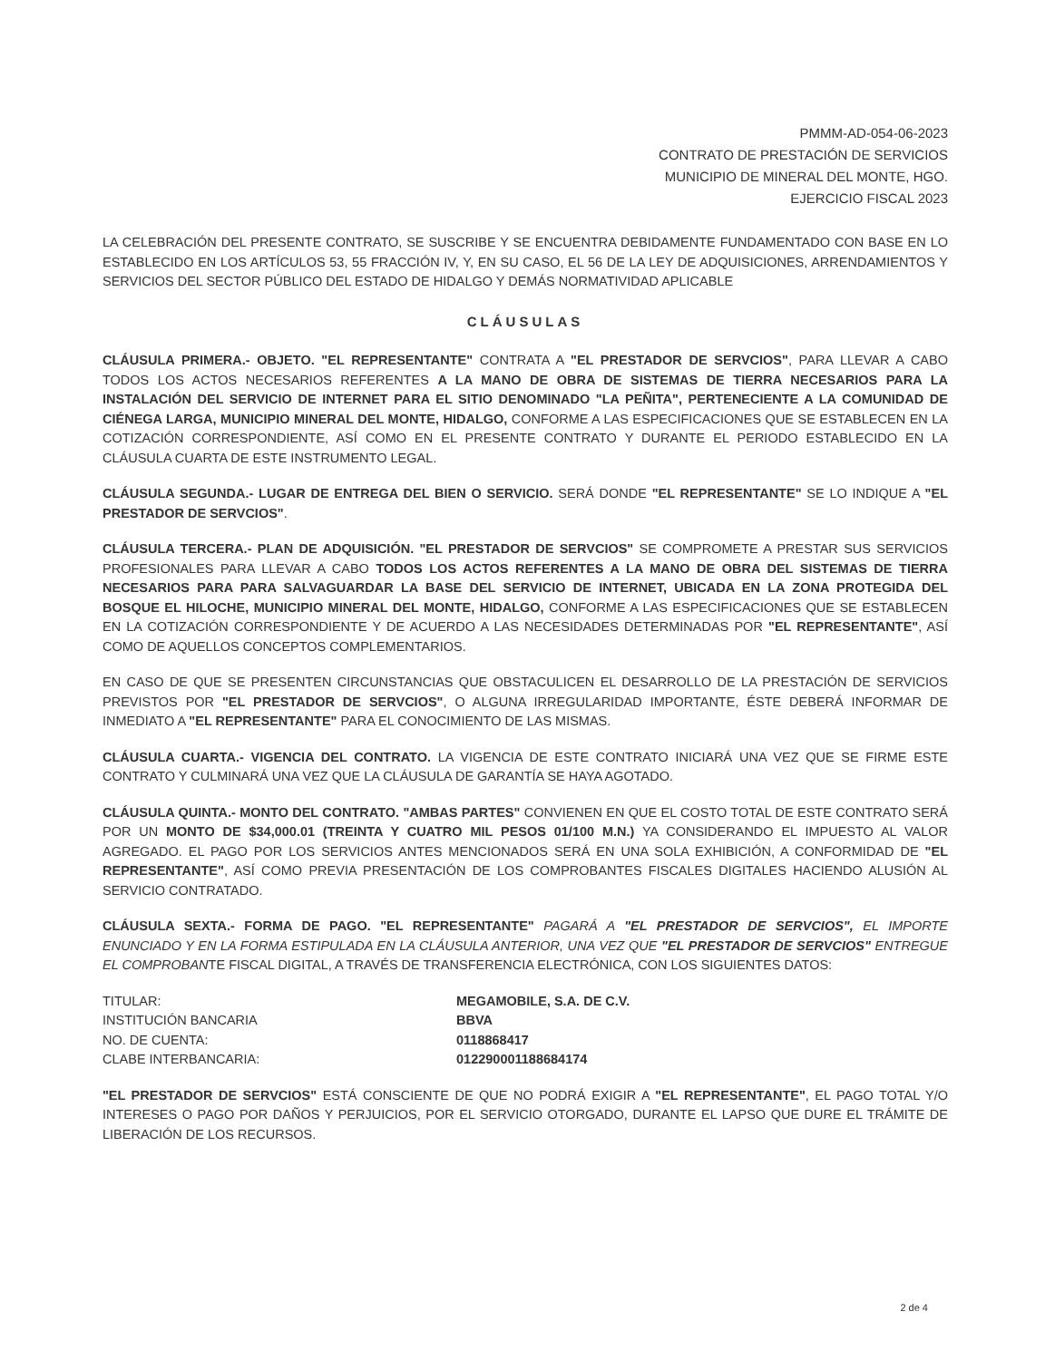PMMM-AD-054-06-2023
CONTRATO DE PRESTACIÓN DE SERVICIOS
MUNICIPIO DE MINERAL DEL MONTE, HGO.
EJERCICIO FISCAL 2023
LA CELEBRACIÓN DEL PRESENTE CONTRATO, SE SUSCRIBE Y SE ENCUENTRA DEBIDAMENTE FUNDAMENTADO CON BASE EN LO ESTABLECIDO EN LOS ARTÍCULOS 53, 55 FRACCIÓN IV, Y, EN SU CASO, EL 56 DE LA LEY DE ADQUISICIONES, ARRENDAMIENTOS Y SERVICIOS DEL SECTOR PÚBLICO DEL ESTADO DE HIDALGO Y DEMÁS NORMATIVIDAD APLICABLE
CLÁUSULAS
CLÁUSULA PRIMERA.- OBJETO. "EL REPRESENTANTE" CONTRATA A "EL PRESTADOR DE SERVCIOS", PARA LLEVAR A CABO TODOS LOS ACTOS NECESARIOS REFERENTES A LA MANO DE OBRA DE SISTEMAS DE TIERRA NECESARIOS PARA LA INSTALACIÓN DEL SERVICIO DE INTERNET PARA EL SITIO DENOMINADO "LA PEÑITA", PERTENECIENTE A LA COMUNIDAD DE CIÉNEGA LARGA, MUNICIPIO MINERAL DEL MONTE, HIDALGO, CONFORME A LAS ESPECIFICACIONES QUE SE ESTABLECEN EN LA COTIZACIÓN CORRESPONDIENTE, ASÍ COMO EN EL PRESENTE CONTRATO Y DURANTE EL PERIODO ESTABLECIDO EN LA CLÁUSULA CUARTA DE ESTE INSTRUMENTO LEGAL.
CLÁUSULA SEGUNDA.- LUGAR DE ENTREGA DEL BIEN O SERVICIO. SERÁ DONDE "EL REPRESENTANTE" SE LO INDIQUE A "EL PRESTADOR DE SERVCIOS".
CLÁUSULA TERCERA.- PLAN DE ADQUISICIÓN. "EL PRESTADOR DE SERVCIOS" SE COMPROMETE A PRESTAR SUS SERVICIOS PROFESIONALES PARA LLEVAR A CABO TODOS LOS ACTOS REFERENTES A LA MANO DE OBRA DEL SISTEMAS DE TIERRA NECESARIOS PARA PARA SALVAGUARDAR LA BASE DEL SERVICIO DE INTERNET, UBICADA EN LA ZONA PROTEGIDA DEL BOSQUE EL HILOCHE, MUNICIPIO MINERAL DEL MONTE, HIDALGO, CONFORME A LAS ESPECIFICACIONES QUE SE ESTABLECEN EN LA COTIZACIÓN CORRESPONDIENTE Y DE ACUERDO A LAS NECESIDADES DETERMINADAS POR "EL REPRESENTANTE", ASÍ COMO DE AQUELLOS CONCEPTOS COMPLEMENTARIOS.
EN CASO DE QUE SE PRESENTEN CIRCUNSTANCIAS QUE OBSTACULICEN EL DESARROLLO DE LA PRESTACIÓN DE SERVICIOS PREVISTOS POR "EL PRESTADOR DE SERVCIOS", O ALGUNA IRREGULARIDAD IMPORTANTE, ÉSTE DEBERÁ INFORMAR DE INMEDIATO A "EL REPRESENTANTE" PARA EL CONOCIMIENTO DE LAS MISMAS.
CLÁUSULA CUARTA.- VIGENCIA DEL CONTRATO. LA VIGENCIA DE ESTE CONTRATO INICIARÁ UNA VEZ QUE SE FIRME ESTE CONTRATO Y CULMINARÁ UNA VEZ QUE LA CLÁUSULA DE GARANTÍA SE HAYA AGOTADO.
CLÁUSULA QUINTA.- MONTO DEL CONTRATO. "AMBAS PARTES" CONVIENEN EN QUE EL COSTO TOTAL DE ESTE CONTRATO SERÁ POR UN MONTO DE $34,000.01 (TREINTA Y CUATRO MIL PESOS 01/100 M.N.) YA CONSIDERANDO EL IMPUESTO AL VALOR AGREGADO. EL PAGO POR LOS SERVICIOS ANTES MENCIONADOS SERÁ EN UNA SOLA EXHIBICIÓN, A CONFORMIDAD DE "EL REPRESENTANTE", ASÍ COMO PREVIA PRESENTACIÓN DE LOS COMPROBANTES FISCALES DIGITALES HACIENDO ALUSIÓN AL SERVICIO CONTRATADO.
CLÁUSULA SEXTA.- FORMA DE PAGO. "EL REPRESENTANTE" PAGARÁ A "EL PRESTADOR DE SERVCIOS", EL IMPORTE ENUNCIADO Y EN LA FORMA ESTIPULADA EN LA CLÁUSULA ANTERIOR, UNA VEZ QUE "EL PRESTADOR DE SERVCIOS" ENTREGUE EL COMPROBANTE FISCAL DIGITAL, A TRAVÉS DE TRANSFERENCIA ELECTRÓNICA, CON LOS SIGUIENTES DATOS:
TITULAR:
INSTITUCIÓN BANCARIA
NO. DE CUENTA:
CLABE INTERBANCARIA:
MEGAMOBILE, S.A. DE C.V.
BBVA
0118868417
012290001188684174
"EL PRESTADOR DE SERVCIOS" ESTÁ CONSCIENTE DE QUE NO PODRÁ EXIGIR A "EL REPRESENTANTE", EL PAGO TOTAL Y/O INTERESES O PAGO POR DAÑOS Y PERJUICIOS, POR EL SERVICIO OTORGADO, DURANTE EL LAPSO QUE DURE EL TRÁMITE DE LIBERACIÓN DE LOS RECURSOS.
2 de 4